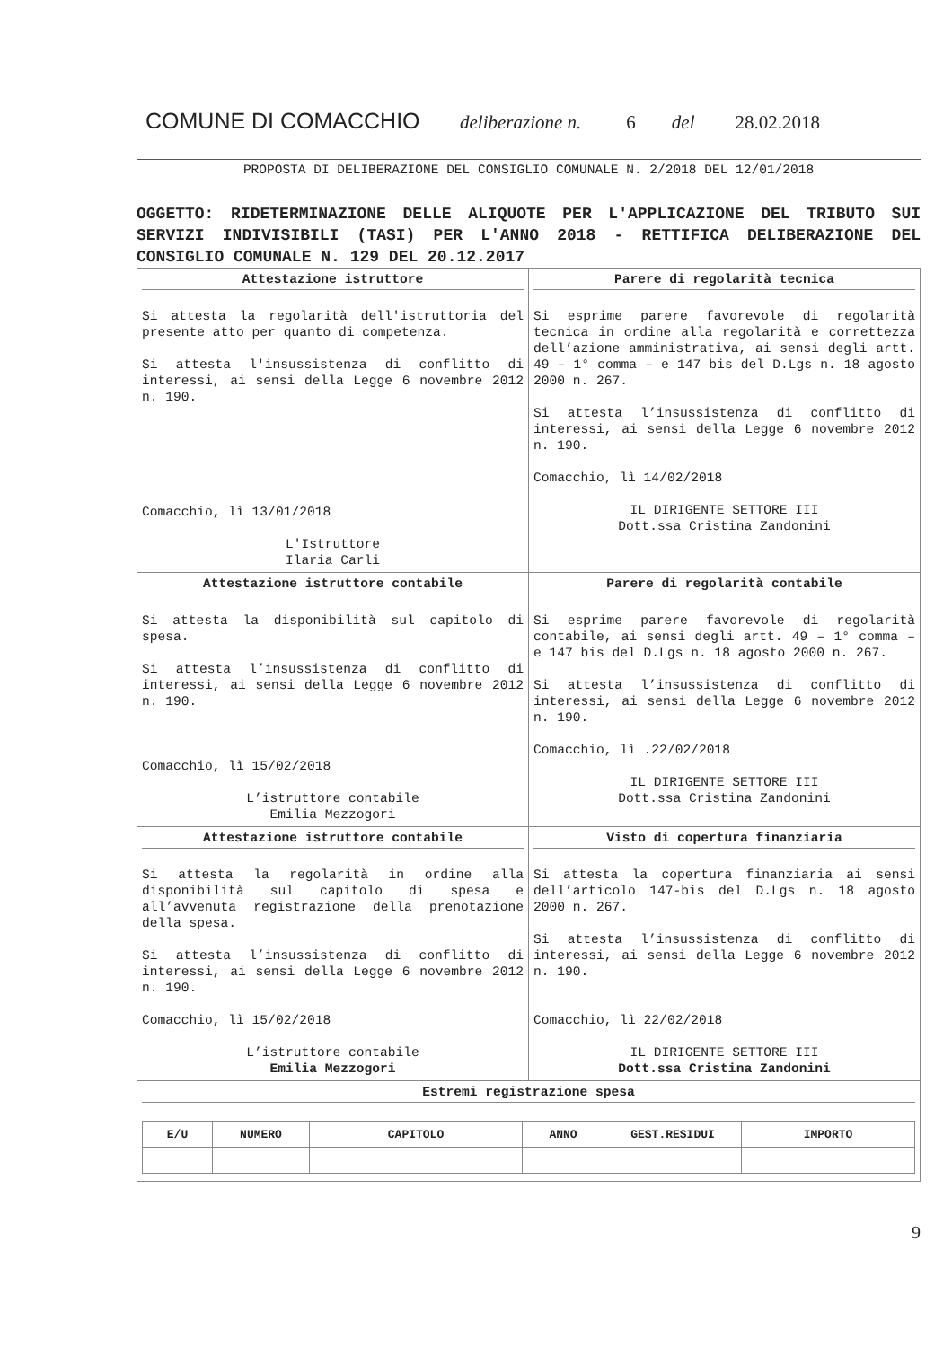COMUNE DI COMACCHIO deliberazione n. 6 del 28.02.2018
PROPOSTA DI DELIBERAZIONE DEL CONSIGLIO COMUNALE N. 2/2018 DEL 12/01/2018
OGGETTO: RIDETERMINAZIONE DELLE ALIQUOTE PER L'APPLICAZIONE DEL TRIBUTO SUI SERVIZI INDIVISIBILI (TASI) PER L'ANNO 2018 - RETTIFICA DELIBERAZIONE DEL CONSIGLIO COMUNALE N. 129 DEL 20.12.2017
| Attestazione istruttore Si attesta la regolarità dell'istruttoria del presente atto per quanto di competenza. Si attesta l'insussistenza di conflitto di interessi, ai sensi della Legge 6 novembre 2012 n. 190. Comacchio, lì 13/01/2018 L'Istruttore Ilaria Carli | Parere di regolarità tecnica Si esprime parere favorevole di regolarità tecnica in ordine alla regolarità e correttezza dell’azione amministrativa, ai sensi degli artt. 49 – 1° comma – e 147 bis del D.Lgs n. 18 agosto 2000 n. 267. Si attesta l’insussistenza di conflitto di interessi, ai sensi della Legge 6 novembre 2012 n. 190. Comacchio, lì 14/02/2018 IL DIRIGENTE SETTORE III Dott.ssa Cristina Zandonini |
| Attestazione istruttore contabile Si attesta la disponibilità sul capitolo di spesa. Si attesta l’insussistenza di conflitto di interessi, ai sensi della Legge 6 novembre 2012 n. 190. Comacchio, lì 15/02/2018 L’istruttore contabile Emilia Mezzogori | Parere di regolarità contabile Si esprime parere favorevole di regolarità contabile, ai sensi degli artt. 49 – 1° comma – e 147 bis del D.Lgs n. 18 agosto 2000 n. 267. Si attesta l’insussistenza di conflitto di interessi, ai sensi della Legge 6 novembre 2012 n. 190. Comacchio, lì .22/02/2018 IL DIRIGENTE SETTORE III Dott.ssa Cristina Zandonini |
| Attestazione istruttore contabile Si attesta la regolarità in ordine alla disponibilità sul capitolo di spesa e all’avvenuta registrazione della prenotazione della spesa. Si attesta l’insussistenza di conflitto di interessi, ai sensi della Legge 6 novembre 2012 n. 190. Comacchio, lì 15/02/2018 L’istruttore contabile Emilia Mezzogori | Visto di copertura finanziaria Si attesta la copertura finanziaria ai sensi dell’articolo 147-bis del D.Lgs n. 18 agosto 2000 n. 267. Si attesta l’insussistenza di conflitto di interessi, ai sensi della Legge 6 novembre 2012 n. 190. Comacchio, lì 22/02/2018 IL DIRIGENTE SETTORE III Dott.ssa Cristina Zandonini |
| Estremi registrazione spesa / E/U / NUMERO / CAPITOLO / ANNO / GEST.RESIDUI / IMPORTO / / --- / --- / --- / --- / --- / --- / | |
9